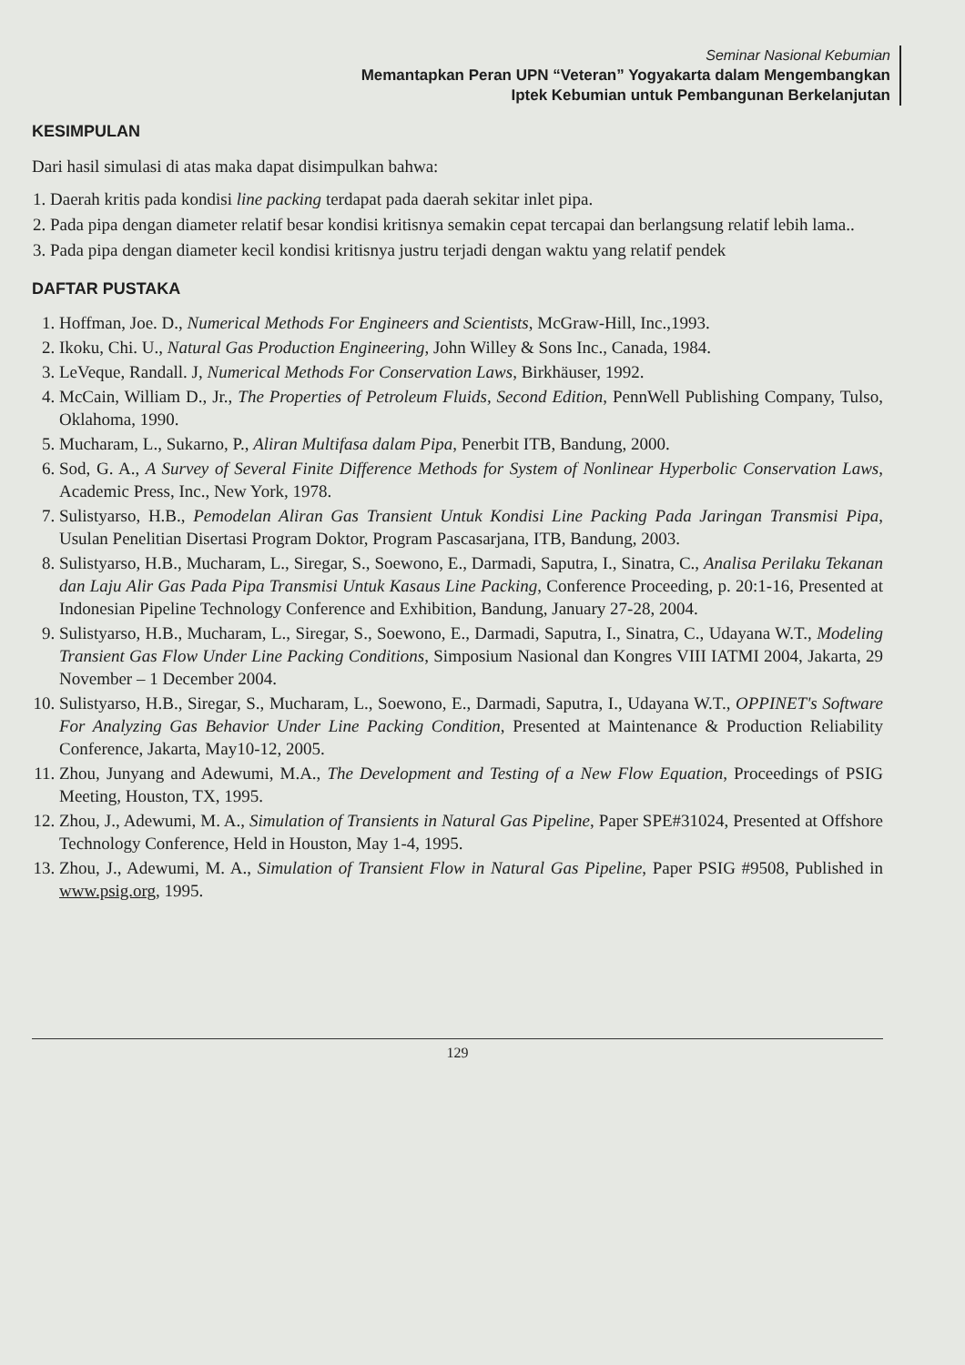Seminar Nasional Kebumian
Memantapkan Peran UPN “Veteran” Yogyakarta dalam Mengembangkan
Iptek Kebumian untuk Pembangunan Berkelanjutan
KESIMPULAN
Dari hasil simulasi di atas maka dapat disimpulkan bahwa:
1. Daerah kritis pada kondisi line packing terdapat pada daerah sekitar inlet pipa.
2. Pada pipa dengan diameter relatif besar kondisi kritisnya semakin cepat tercapai dan berlangsung relatif lebih lama..
3. Pada pipa dengan diameter kecil kondisi kritisnya justru terjadi dengan waktu yang relatif pendek
DAFTAR PUSTAKA
1. Hoffman, Joe. D., Numerical Methods For Engineers and Scientists, McGraw-Hill, Inc.,1993.
2. Ikoku, Chi. U., Natural Gas Production Engineering, John Willey & Sons Inc., Canada, 1984.
3. LeVeque, Randall. J, Numerical Methods For Conservation Laws, Birkhäuser, 1992.
4. McCain, William D., Jr., The Properties of Petroleum Fluids, Second Edition, PennWell Publishing Company, Tulso, Oklahoma, 1990.
5. Mucharam, L., Sukarno, P., Aliran Multifasa dalam Pipa, Penerbit ITB, Bandung, 2000.
6. Sod, G. A., A Survey of Several Finite Difference Methods for System of Nonlinear Hyperbolic Conservation Laws, Academic Press, Inc., New York, 1978.
7. Sulistyarso, H.B., Pemodelan Aliran Gas Transient Untuk Kondisi Line Packing Pada Jaringan Transmisi Pipa, Usulan Penelitian Disertasi Program Doktor, Program Pascasarjana, ITB, Bandung, 2003.
8. Sulistyarso, H.B., Mucharam, L., Siregar, S., Soewono, E., Darmadi, Saputra, I., Sinatra, C., Analisa Perilaku Tekanan dan Laju Alir Gas Pada Pipa Transmisi Untuk Kasaus Line Packing, Conference Proceeding, p. 20:1-16, Presented at Indonesian Pipeline Technology Conference and Exhibition, Bandung, January 27-28, 2004.
9. Sulistyarso, H.B., Mucharam, L., Siregar, S., Soewono, E., Darmadi, Saputra, I., Sinatra, C., Udayana W.T., Modeling Transient Gas Flow Under Line Packing Conditions, Simposium Nasional dan Kongres VIII IATMI 2004, Jakarta, 29 November – 1 December 2004.
10. Sulistyarso, H.B., Siregar, S., Mucharam, L., Soewono, E., Darmadi, Saputra, I., Udayana W.T., OPPINET's Software For Analyzing Gas Behavior Under Line Packing Condition, Presented at Maintenance & Production Reliability Conference, Jakarta, May10-12, 2005.
11. Zhou, Junyang and Adewumi, M.A., The Development and Testing of a New Flow Equation, Proceedings of PSIG Meeting, Houston, TX, 1995.
12. Zhou, J., Adewumi, M. A., Simulation of Transients in Natural Gas Pipeline, Paper SPE#31024, Presented at Offshore Technology Conference, Held in Houston, May 1-4, 1995.
13. Zhou, J., Adewumi, M. A., Simulation of Transient Flow in Natural Gas Pipeline, Paper PSIG #9508, Published in www.psig.org, 1995.
129